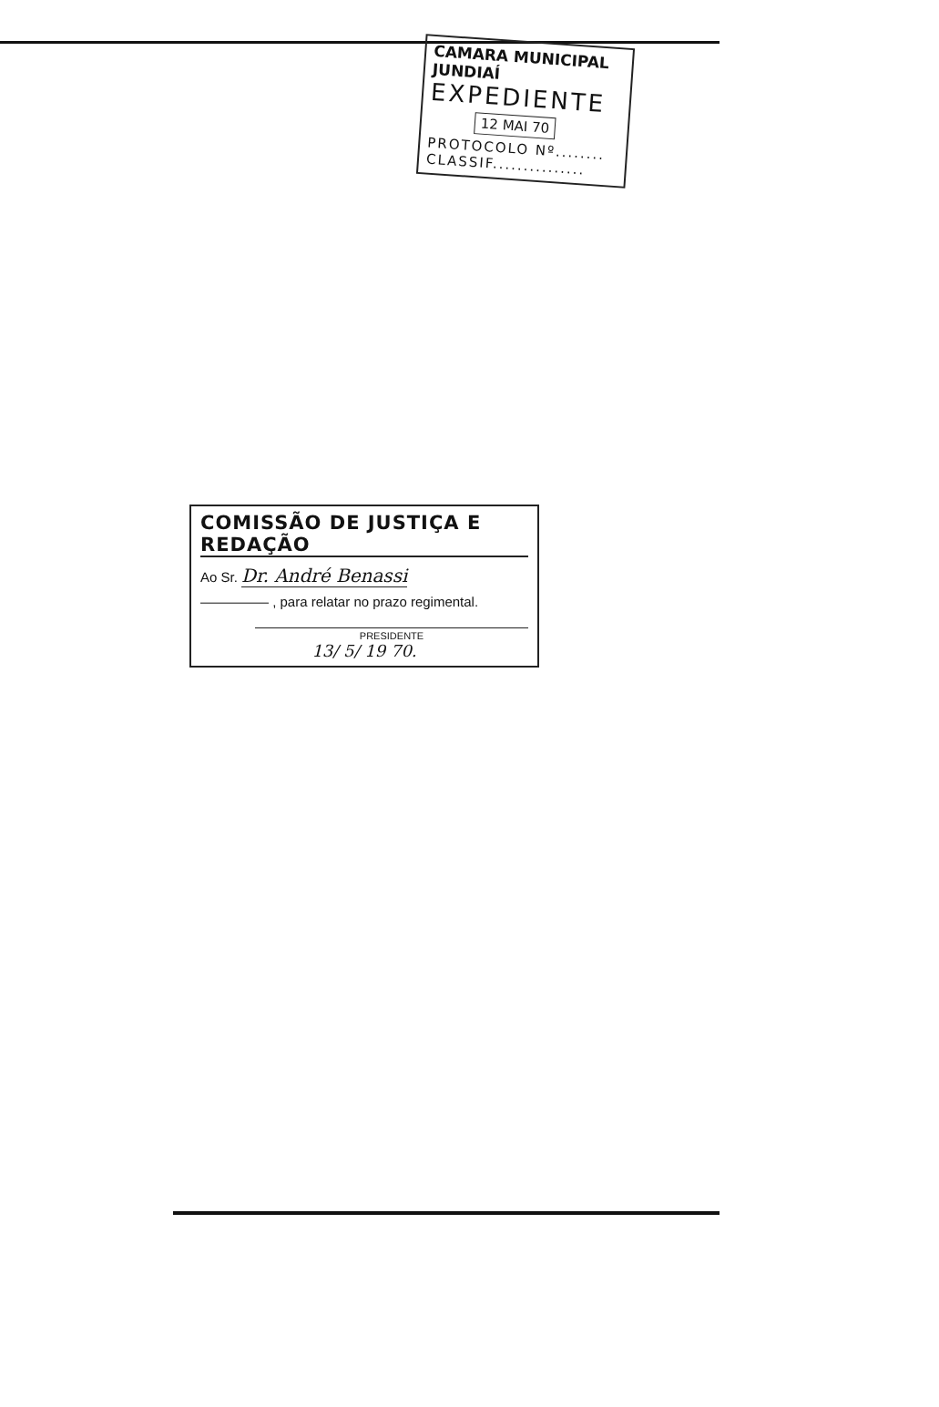CAMARA MUNICIPAL JUNDIAÍ
EXPEDIENTE
12 MAI 70
PROTOCOLO Nº........
CLASSIF...............
COMISSÃO DE JUSTIÇA E REDAÇÃO
Ao Sr. Dr. André Benassi
————— , para relatar no prazo regimental.
PRESIDENTE
13/ 5/ 19 70.